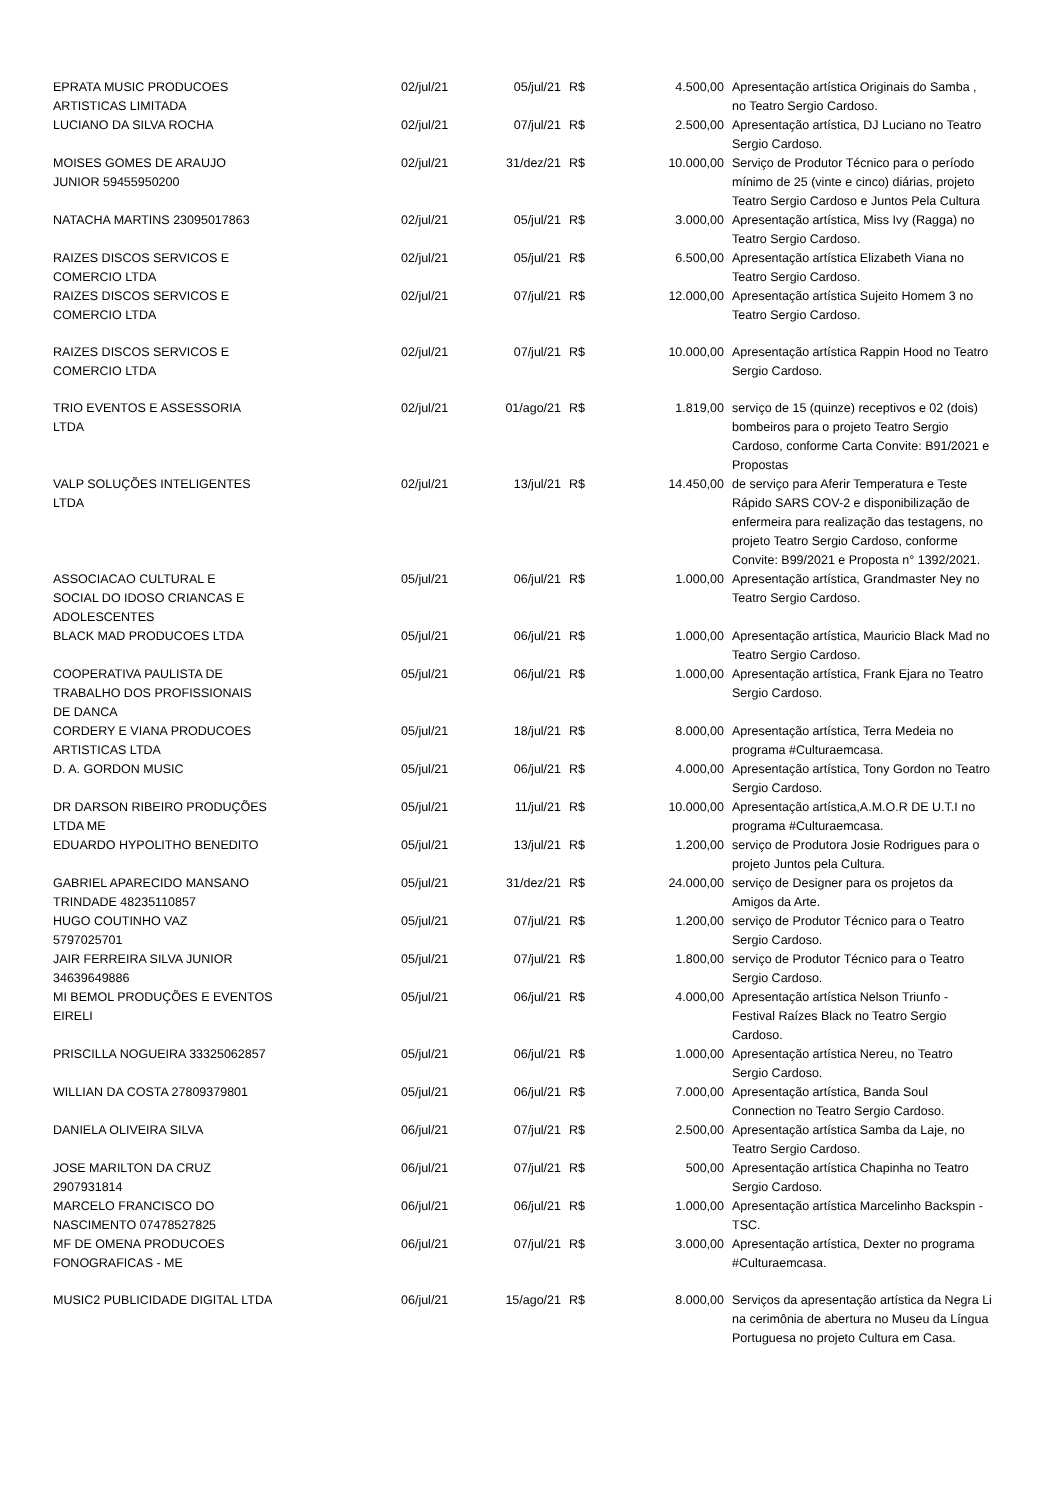| EPRATA MUSIC PRODUCOES ARTISTICAS LIMITADA | 02/jul/21 | 05/jul/21 | R$ | 4.500,00 | Apresentação artística Originais do Samba , no Teatro Sergio Cardoso. |
| LUCIANO DA SILVA ROCHA | 02/jul/21 | 07/jul/21 | R$ | 2.500,00 | Apresentação artística, DJ Luciano no Teatro Sergio Cardoso. |
| MOISES GOMES DE ARAUJO JUNIOR 59455950200 | 02/jul/21 | 31/dez/21 | R$ | 10.000,00 | Serviço de Produtor Técnico para o período mínimo de 25 (vinte e cinco) diárias, projeto Teatro Sergio Cardoso e Juntos Pela Cultura |
| NATACHA MARTINS 23095017863 | 02/jul/21 | 05/jul/21 | R$ | 3.000,00 | Apresentação artística, Miss Ivy (Ragga) no Teatro Sergio Cardoso. |
| RAIZES DISCOS SERVICOS E COMERCIO LTDA | 02/jul/21 | 05/jul/21 | R$ | 6.500,00 | Apresentação artística Elizabeth Viana no Teatro Sergio Cardoso. |
| RAIZES DISCOS SERVICOS E COMERCIO LTDA | 02/jul/21 | 07/jul/21 | R$ | 12.000,00 | Apresentação artística Sujeito Homem 3 no Teatro Sergio Cardoso. |
| RAIZES DISCOS SERVICOS E COMERCIO LTDA | 02/jul/21 | 07/jul/21 | R$ | 10.000,00 | Apresentação artística Rappin Hood no Teatro Sergio Cardoso. |
| TRIO EVENTOS E ASSESSORIA LTDA | 02/jul/21 | 01/ago/21 | R$ | 1.819,00 | serviço de 15 (quinze) receptivos e 02 (dois) bombeiros para o projeto Teatro Sergio Cardoso, conforme Carta Convite: B91/2021 e Propostas |
| VALP SOLUÇÕES INTELIGENTES LTDA | 02/jul/21 | 13/jul/21 | R$ | 14.450,00 | de serviço para Aferir Temperatura e Teste Rápido SARS COV-2 e disponibilização de enfermeira para realização das testagens, no projeto Teatro Sergio Cardoso, conforme Convite: B99/2021 e Proposta n° 1392/2021. |
| ASSOCIACAO CULTURAL E SOCIAL DO IDOSO CRIANCAS E ADOLESCENTES | 05/jul/21 | 06/jul/21 | R$ | 1.000,00 | Apresentação artística, Grandmaster Ney no Teatro Sergio Cardoso. |
| BLACK MAD PRODUCOES LTDA | 05/jul/21 | 06/jul/21 | R$ | 1.000,00 | Apresentação artística, Mauricio Black Mad no Teatro Sergio Cardoso. |
| COOPERATIVA PAULISTA DE TRABALHO DOS PROFISSIONAIS DE DANCA | 05/jul/21 | 06/jul/21 | R$ | 1.000,00 | Apresentação artística, Frank Ejara no Teatro Sergio Cardoso. |
| CORDERY E VIANA PRODUCOES ARTISTICAS LTDA | 05/jul/21 | 18/jul/21 | R$ | 8.000,00 | Apresentação artística, Terra Medeia no programa #Culturaemcasa. |
| D. A. GORDON MUSIC | 05/jul/21 | 06/jul/21 | R$ | 4.000,00 | Apresentação artística, Tony Gordon no Teatro Sergio Cardoso. |
| DR DARSON RIBEIRO PRODUÇÕES LTDA ME | 05/jul/21 | 11/jul/21 | R$ | 10.000,00 | Apresentação artística,A.M.O.R DE U.T.I no programa #Culturaemcasa. |
| EDUARDO HYPOLITHO BENEDITO | 05/jul/21 | 13/jul/21 | R$ | 1.200,00 | serviço de Produtora Josie Rodrigues para o projeto Juntos pela Cultura. |
| GABRIEL APARECIDO MANSANO TRINDADE 48235110857 | 05/jul/21 | 31/dez/21 | R$ | 24.000,00 | serviço de Designer para os projetos da Amigos da Arte. |
| HUGO COUTINHO VAZ 5797025701 | 05/jul/21 | 07/jul/21 | R$ | 1.200,00 | serviço de Produtor Técnico para o Teatro Sergio Cardoso. |
| JAIR FERREIRA SILVA JUNIOR 34639649886 | 05/jul/21 | 07/jul/21 | R$ | 1.800,00 | serviço de Produtor Técnico para o Teatro Sergio Cardoso. |
| MI BEMOL PRODUÇÕES E EVENTOS EIRELI | 05/jul/21 | 06/jul/21 | R$ | 4.000,00 | Apresentação artística Nelson Triunfo - Festival Raízes Black no Teatro Sergio Cardoso. |
| PRISCILLA NOGUEIRA 33325062857 | 05/jul/21 | 06/jul/21 | R$ | 1.000,00 | Apresentação artística Nereu, no Teatro Sergio Cardoso. |
| WILLIAN DA COSTA 27809379801 | 05/jul/21 | 06/jul/21 | R$ | 7.000,00 | Apresentação artística, Banda Soul Connection no Teatro Sergio Cardoso. |
| DANIELA OLIVEIRA SILVA | 06/jul/21 | 07/jul/21 | R$ | 2.500,00 | Apresentação artística Samba da Laje, no Teatro Sergio Cardoso. |
| JOSE MARILTON DA CRUZ 2907931814 | 06/jul/21 | 07/jul/21 | R$ | 500,00 | Apresentação artística Chapinha no Teatro Sergio Cardoso. |
| MARCELO FRANCISCO DO NASCIMENTO 07478527825 | 06/jul/21 | 06/jul/21 | R$ | 1.000,00 | Apresentação artística Marcelinho Backspin - TSC. |
| MF DE OMENA PRODUCOES FONOGRAFICAS - ME | 06/jul/21 | 07/jul/21 | R$ | 3.000,00 | Apresentação artística, Dexter no programa #Culturaemcasa. |
| MUSIC2 PUBLICIDADE DIGITAL LTDA | 06/jul/21 | 15/ago/21 | R$ | 8.000,00 | Serviços da apresentação artística da Negra Li na cerimônia de abertura no Museu da Língua Portuguesa no projeto Cultura em Casa. |